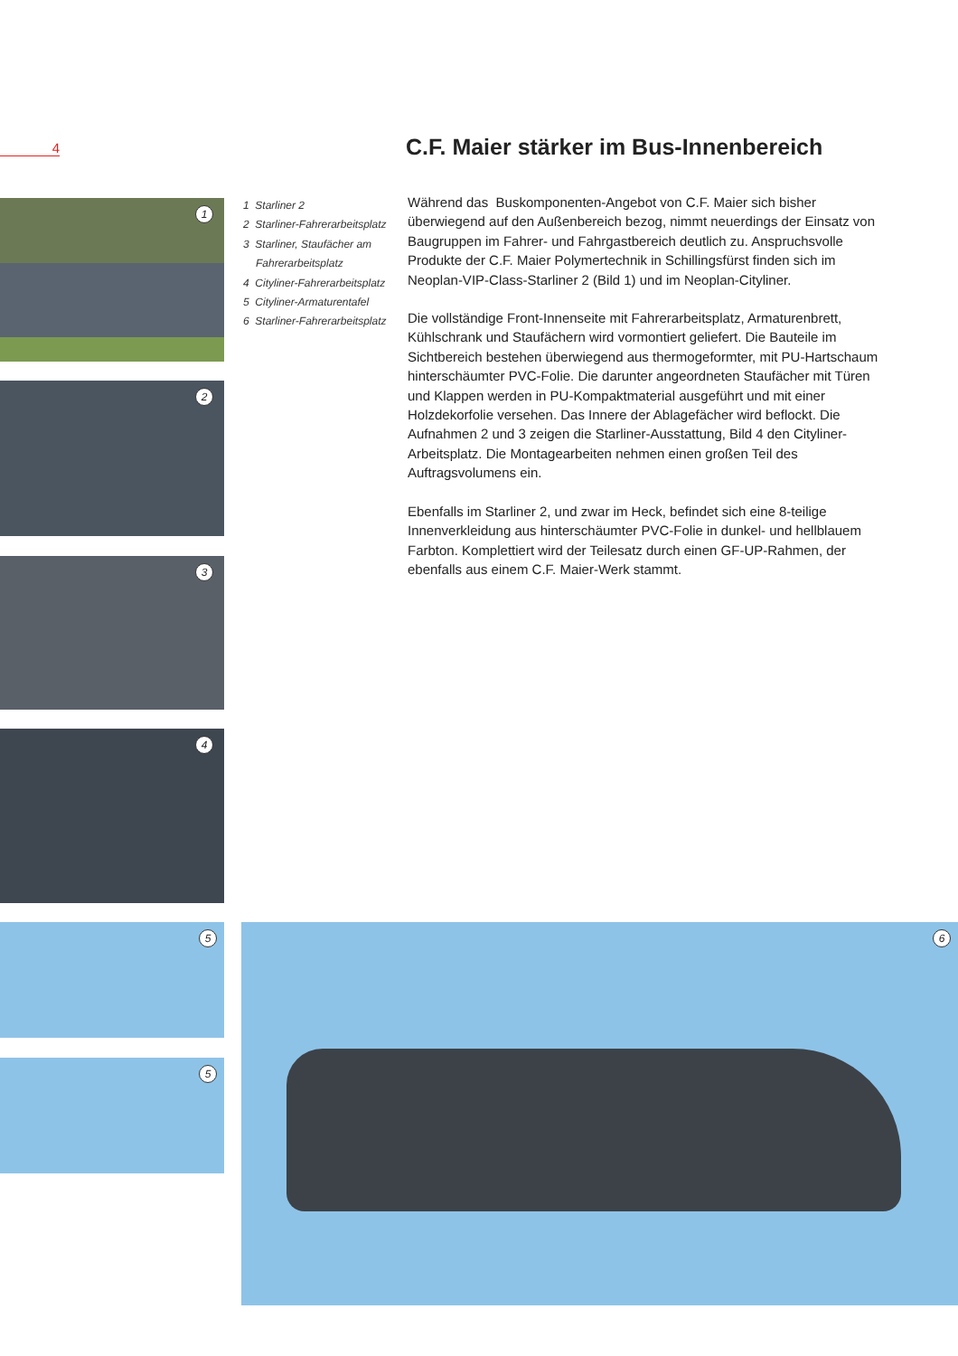4
C.F. Maier stärker im Bus-Innenbereich
1
2
3
4
1 Starliner 2
2 Starliner-Fahrerarbeitsplatz
3 Starliner, Staufächer am
Fahrerarbeitsplatz
4 Cityliner-Fahrerarbeitsplatz
5 Cityliner-Armaturentafel
6 Starliner-Fahrerarbeitsplatz
Während das Buskomponenten-Angebot von C.F. Maier sich bisher überwiegend auf den Außenbereich bezog, nimmt neuerdings der Einsatz von Baugruppen im Fahrer- und Fahrgastbereich deutlich zu. Anspruchsvolle Produkte der C.F. Maier Polymertechnik in Schillingsfürst finden sich im Neoplan-VIP-Class-Starliner 2 (Bild 1) und im Neoplan-Cityliner.
Die vollständige Front-Innenseite mit Fahrerarbeitsplatz, Armaturenbrett, Kühlschrank und Staufächern wird vormontiert geliefert. Die Bauteile im Sichtbereich bestehen überwiegend aus thermogeformter, mit PU-Hartschaum hinterschäumter PVC-Folie. Die darunter angeordneten Staufächer mit Türen und Klappen werden in PU-Kompaktmaterial ausgeführt und mit einer Holzdekorfolie versehen. Das Innere der Ablagefächer wird beflockt. Die Aufnahmen 2 und 3 zeigen die Starliner-Ausstattung, Bild 4 den Cityliner-Arbeitsplatz. Die Montagearbeiten nehmen einen großen Teil des Auftragsvolumens ein.
Ebenfalls im Starliner 2, und zwar im Heck, befindet sich eine 8-teilige Innenverkleidung aus hinterschäumter PVC-Folie in dunkel- und hellblauem Farbton. Komplettiert wird der Teilesatz durch einen GF-UP-Rahmen, der ebenfalls aus einem C.F. Maier-Werk stammt.
5
5
6